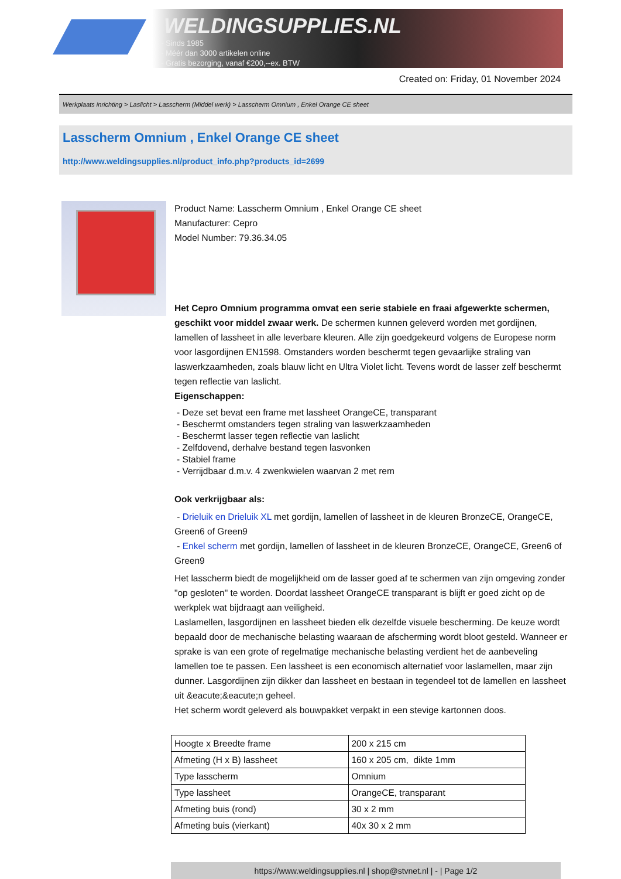WELDINGSUPPLIES.NL
- Sinds 1985
- Méér dan 3000 artikelen online
- Gratis bezorging, vanaf €200,--ex. BTW
Created on: Friday, 01 November 2024
Werkplaats inrichting > Laslicht > Lasscherm (Middel werk) > Lasscherm Omnium , Enkel Orange CE sheet
Lasscherm Omnium , Enkel Orange CE sheet
http://www.weldingsupplies.nl/product_info.php?products_id=2699
Product Name: Lasscherm Omnium , Enkel Orange CE sheet
Manufacturer: Cepro
Model Number: 79.36.34.05
Het Cepro Omnium programma omvat een serie stabiele en fraai afgewerkte schermen, geschikt voor middel zwaar werk. De schermen kunnen geleverd worden met gordijnen, lamellen of lassheet in alle leverbare kleuren. Alle zijn goedgekeurd volgens de Europese norm voor lasgordijnen EN1598. Omstanders worden beschermt tegen gevaarlijke straling van laswerkzaamheden, zoals blauw licht en Ultra Violet licht. Tevens wordt de lasser zelf beschermt tegen reflectie van laslicht.
Eigenschappen:
- Deze set bevat een frame met lassheet OrangeCE, transparant
- Beschermt omstanders tegen straling van laswerkzaamheden
- Beschermt lasser tegen reflectie van laslicht
- Zelfdovend, derhalve bestand tegen lasvonken
- Stabiel frame
- Verrijdbaar d.m.v. 4 zwenkwielen waarvan 2 met rem
Ook verkrijgbaar als:
- Drieluik en Drieluik XL met gordijn, lamellen of lassheet in de kleuren BronzeCE, OrangeCE, Green6 of Green9
- Enkel scherm met gordijn, lamellen of lassheet in de kleuren BronzeCE, OrangeCE, Green6 of Green9
Het lasscherm biedt de mogelijkheid om de lasser goed af te schermen van zijn omgeving zonder "op gesloten" te worden. Doordat lassheet OrangeCE transparant is blijft er goed zicht op de werkplek wat bijdraagt aan veiligheid.
Laslamellen, lasgordijnen en lassheet bieden elk dezelfde visuele bescherming. De keuze wordt bepaald door de mechanische belasting waaraan de afscherming wordt bloot gesteld. Wanneer er sprake is van een grote of regelmatige mechanische belasting verdient het de aanbeveling lamellen toe te passen. Een lassheet is een economisch alternatief voor laslamellen, maar zijn dunner. Lasgordijnen zijn dikker dan lassheet en bestaan in tegendeel tot de lamellen en lassheet uit &eacute;&eacute;n geheel.
Het scherm wordt geleverd als bouwpakket verpakt in een stevige kartonnen doos.
| Hoogte x Breedte frame | 200 x 215 cm |
| Afmeting (H x B) lassheet | 160 x 205 cm, dikte 1mm |
| Type lasscherm | Omnium |
| Type lassheet | OrangeCE, transparant |
| Afmeting buis (rond) | 30 x 2 mm |
| Afmeting buis (vierkant) | 40x 30 x 2 mm |
https://www.weldingsupplies.nl | shop@stvnet.nl | - | Page 1/2